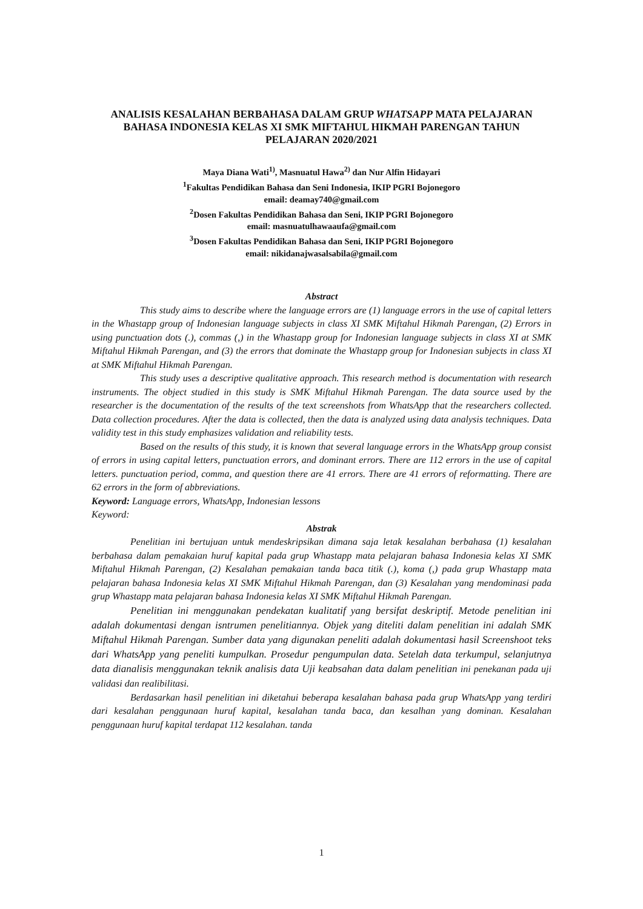ANALISIS KESALAHAN BERBAHASA DALAM GRUP WHATSAPP MATA PELAJARAN BAHASA INDONESIA KELAS XI SMK MIFTAHUL HIKMAH PARENGAN TAHUN PELAJARAN 2020/2021
Maya Diana Wati<sup>1)</sup>, Masnuatul Hawa<sup>2)</sup> dan Nur Alfin Hidayari
<sup>1</sup> Fakultas Pendidikan Bahasa dan Seni Indonesia, IKIP PGRI Bojonegoro
email: deamay740@gmail.com
<sup>2</sup> Dosen Fakultas Pendidikan Bahasa dan Seni, IKIP PGRI Bojonegoro
email: masnuatulhawaaufa@gmail.com
<sup>3</sup> Dosen Fakultas Pendidikan Bahasa dan Seni, IKIP PGRI Bojonegoro
email: nikidanajwasalsabila@gmail.com
Abstract
This study aims to describe where the language errors are (1) language errors in the use of capital letters in the Whastapp group of Indonesian language subjects in class XI SMK Miftahul Hikmah Parengan, (2) Errors in using punctuation dots (.), commas (,) in the Whastapp group for Indonesian language subjects in class XI at SMK Miftahul Hikmah Parengan, and (3) the errors that dominate the Whastapp group for Indonesian subjects in class XI at SMK Miftahul Hikmah Parengan.
This study uses a descriptive qualitative approach. This research method is documentation with research instruments. The object studied in this study is SMK Miftahul Hikmah Parengan. The data source used by the researcher is the documentation of the results of the text screenshots from WhatsApp that the researchers collected. Data collection procedures. After the data is collected, then the data is analyzed using data analysis techniques. Data validity test in this study emphasizes validation and reliability tests.
Based on the results of this study, it is known that several language errors in the WhatsApp group consist of errors in using capital letters, punctuation errors, and dominant errors. There are 112 errors in the use of capital letters. punctuation period, comma, and question there are 41 errors. There are 41 errors of reformatting. There are 62 errors in the form of abbreviations.
Keyword: Language errors, WhatsApp, Indonesian lessons
Keyword:
Abstrak
Penelitian ini bertujuan untuk mendeskripsikan dimana saja letak kesalahan berbahasa (1) kesalahan berbahasa dalam pemakaian huruf kapital pada grup Whastapp mata pelajaran bahasa Indonesia kelas XI SMK Miftahul Hikmah Parengan, (2) Kesalahan pemakaian tanda baca titik (.), koma (,) pada grup Whastapp mata pelajaran bahasa Indonesia kelas XI SMK Miftahul Hikmah Parengan, dan (3) Kesalahan yang mendominasi pada grup Whastapp mata pelajaran bahasa Indonesia kelas XI SMK Miftahul Hikmah Parengan.
Penelitian ini menggunakan pendekatan kualitatif yang bersifat deskriptif. Metode penelitian ini adalah dokumentasi dengan isntrumen penelitiannya. Objek yang diteliti dalam penelitian ini adalah SMK Miftahul Hikmah Parengan. Sumber data yang digunakan peneliti adalah dokumentasi hasil Screenshoot teks dari WhatsApp yang peneliti kumpulkan. Prosedur pengumpulan data. Setelah data terkumpul, selanjutnya data dianalisis menggunakan teknik analisis data Uji keabsahan data dalam penelitian ini penekanan pada uji validasi dan realibilitasi.
Berdasarkan hasil penelitian ini diketahui beberapa kesalahan bahasa pada grup WhatsApp yang terdiri dari kesalahan penggunaan huruf kapital, kesalahan tanda baca, dan kesalhan yang dominan. Kesalahan penggunaan huruf kapital terdapat 112 kesalahan. tanda
1